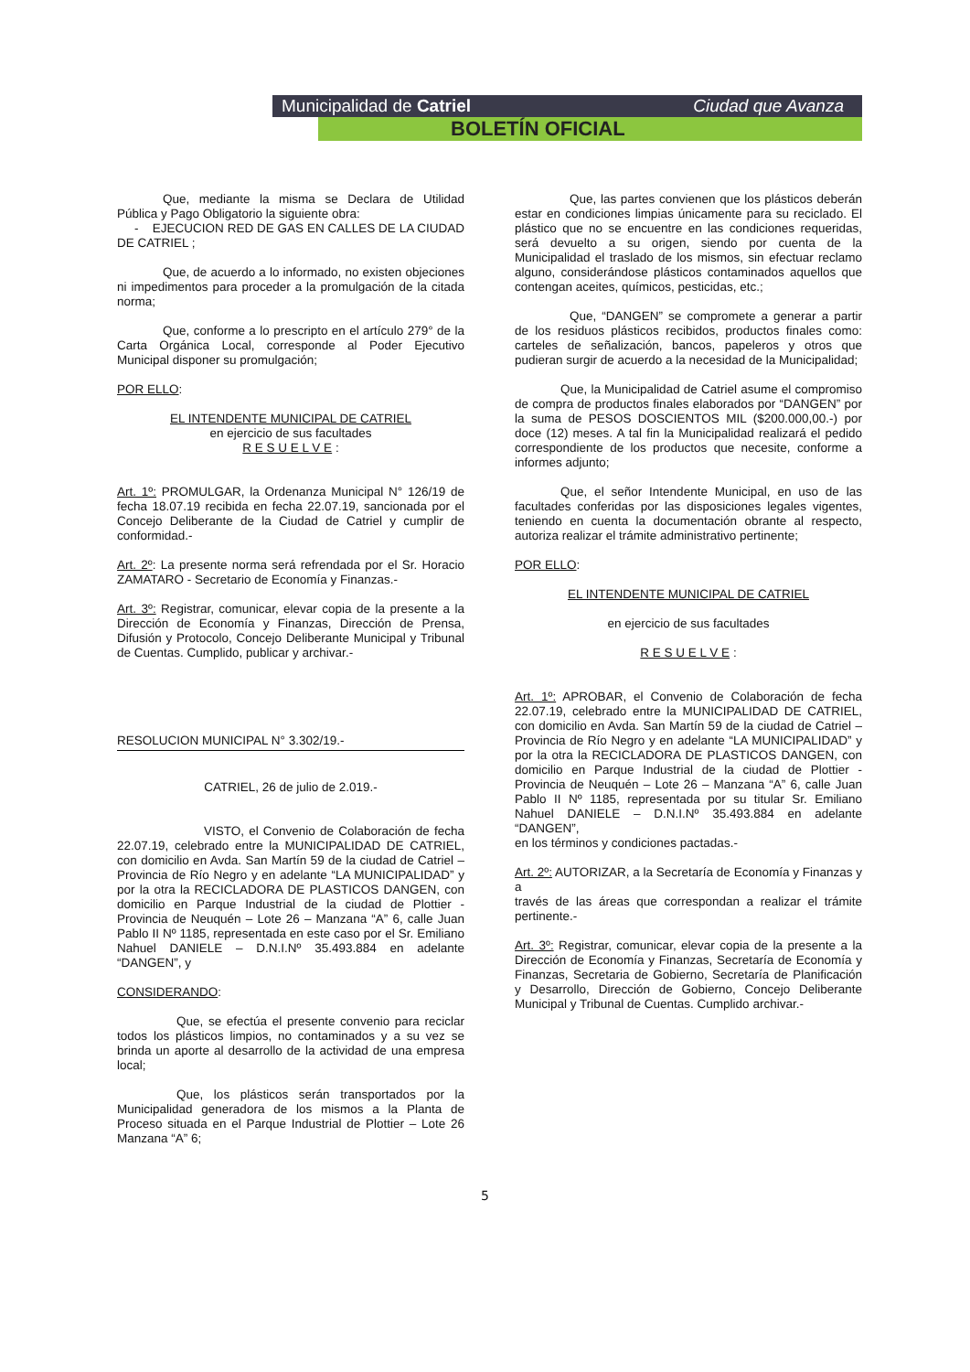Municipalidad de Catriel Ciudad que Avanza
BOLETÍN OFICIAL
Que, mediante la misma se Declara de Utilidad Pública y Pago Obligatorio la siguiente obra:
- EJECUCION RED DE GAS EN CALLES DE LA CIUDAD DE CATRIEL ;
Que, de acuerdo a lo informado, no existen objeciones ni impedimentos para proceder a la promulgación de la citada norma;
Que, conforme a lo prescripto en el artículo 279° de la Carta Orgánica Local, corresponde al Poder Ejecutivo Municipal disponer su promulgación;
POR ELLO:
EL INTENDENTE MUNICIPAL DE CATRIEL
en ejercicio de sus facultades
R E S U E L V E :
Art. 1º: PROMULGAR, la Ordenanza Municipal N° 126/19 de fecha 18.07.19 recibida en fecha 22.07.19, sancionada por el Concejo Deliberante de la Ciudad de Catriel y cumplir de conformidad.-
Art. 2º: La presente norma será refrendada por el Sr. Horacio ZAMATARO - Secretario de Economía y Finanzas.-
Art. 3º: Registrar, comunicar, elevar copia de la presente a la Dirección de Economía y Finanzas, Dirección de Prensa, Difusión y Protocolo, Concejo Deliberante Municipal y Tribunal de Cuentas. Cumplido, publicar y archivar.-
RESOLUCION MUNICIPAL N° 3.302/19.-
CATRIEL, 26 de julio de 2.019.-
VISTO, el Convenio de Colaboración de fecha 22.07.19, celebrado entre la MUNICIPALIDAD DE CATRIEL, con domicilio en Avda. San Martín 59 de la ciudad de Catriel – Provincia de Río Negro y en adelante “LA MUNICIPALIDAD” y por la otra la RECICLADORA DE PLASTICOS DANGEN, con domicilio en Parque Industrial de la ciudad de Plottier - Provincia de Neuquén – Lote 26 – Manzana “A” 6, calle Juan Pablo II Nº 1185, representada en este caso por el Sr. Emiliano Nahuel DANIELE – D.N.I.Nº 35.493.884 en adelante “DANGEN”, y
CONSIDERANDO:
Que, se efectúa el presente convenio para reciclar todos los plásticos limpios, no contaminados y a su vez se brinda un aporte al desarrollo de la actividad de una empresa local;
Que, los plásticos serán transportados por la Municipalidad generadora de los mismos a la Planta de Proceso situada en el Parque Industrial de Plottier – Lote 26 Manzana “A” 6;
Que, las partes convienen que los plásticos deberán estar en condiciones limpias únicamente para su reciclado. El plástico que no se encuentre en las condiciones requeridas, será devuelto a su origen, siendo por cuenta de la Municipalidad el traslado de los mismos, sin efectuar reclamo alguno, considerándose plásticos contaminados aquellos que contengan aceites, químicos, pesticidas, etc.;
Que, “DANGEN” se compromete a generar a partir de los residuos plásticos recibidos, productos finales como: carteles de señalización, bancos, papeleros y otros que pudieran surgir de acuerdo a la necesidad de la Municipalidad;
Que, la Municipalidad de Catriel asume el compromiso de compra de productos finales elaborados por “DANGEN” por la suma de PESOS DOSCIENTOS MIL ($200.000,00.-) por doce (12) meses. A tal fin la Municipalidad realizará el pedido correspondiente de los productos que necesite, conforme a informes adjunto;
Que, el señor Intendente Municipal, en uso de las facultades conferidas por las disposiciones legales vigentes, teniendo en cuenta la documentación obrante al respecto, autoriza realizar el trámite administrativo pertinente;
POR ELLO:
EL INTENDENTE MUNICIPAL DE CATRIEL
en ejercicio de sus facultades
R E S U E L V E :
Art. 1º: APROBAR, el Convenio de Colaboración de fecha 22.07.19, celebrado entre la MUNICIPALIDAD DE CATRIEL, con domicilio en Avda. San Martín 59 de la ciudad de Catriel – Provincia de Río Negro y en adelante “LA MUNICIPALIDAD” y por la otra la RECICLADORA DE PLASTICOS DANGEN, con domicilio en Parque Industrial de la ciudad de Plottier - Provincia de Neuquén – Lote 26 – Manzana “A” 6, calle Juan Pablo II Nº 1185, representada por su titular Sr. Emiliano Nahuel DANIELE – D.N.I.Nº 35.493.884 en adelante “DANGEN”,
en los términos y condiciones pactadas.-
Art. 2º: AUTORIZAR, a la Secretaría de Economía y Finanzas y a
través de las áreas que correspondan a realizar el trámite pertinente.-
Art. 3º: Registrar, comunicar, elevar copia de la presente a la Dirección de Economía y Finanzas, Secretaría de Economía y Finanzas, Secretaria de Gobierno, Secretaría de Planificación y Desarrollo, Dirección de Gobierno, Concejo Deliberante Municipal y Tribunal de Cuentas. Cumplido archivar.-
5